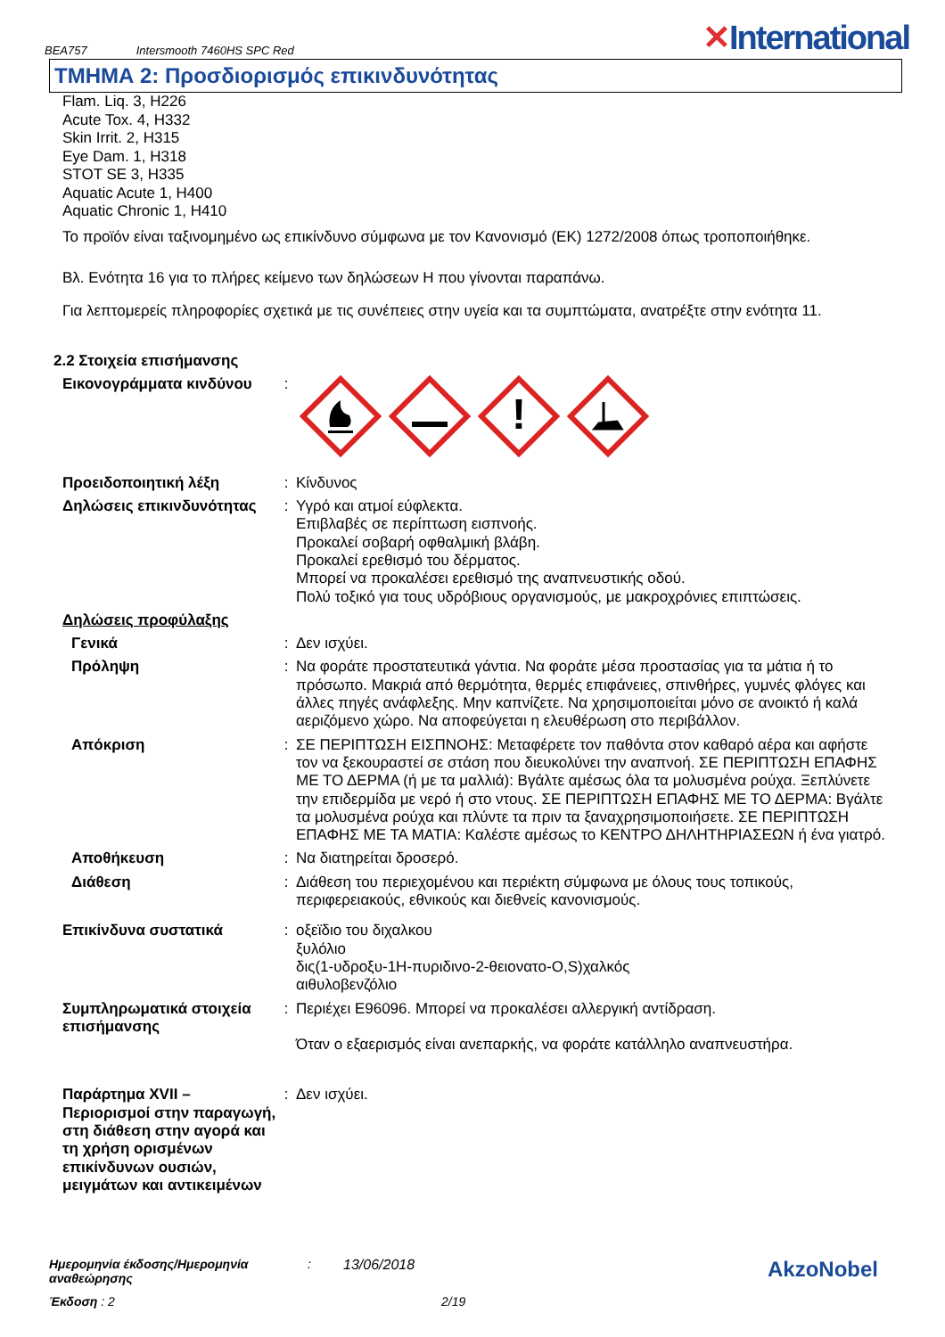BEA757 Intersmooth 7460HS SPC Red
✕International
ΤΜΗΜΑ 2: Προσδιορισμός επικινδυνότητας
Flam. Liq. 3, H226
Acute Tox. 4, H332
Skin Irrit. 2, H315
Eye Dam. 1, H318
STOT SE 3, H335
Aquatic Acute 1, H400
Aquatic Chronic 1, H410
Το προϊόν είναι ταξινομημένο ως επικίνδυνο σύμφωνα με τον Κανονισμό (ΕΚ) 1272/2008 όπως τροποποιήθηκε.
Βλ. Ενότητα 16 για το πλήρες κείμενο των δηλώσεων H που γίνονται παραπάνω.
Για λεπτομερείς πληροφορίες σχετικά με τις συνέπειες στην υγεία και τα συμπτώματα, ανατρέξτε στην ενότητα 11.
2.2 Στοιχεία επισήμανσης
Εικονογράμματα κινδύνου :
!
Προειδοποιητική λέξη : Κίνδυνος
Δηλώσεις επικινδυνότητας
: Υγρό και ατμοί εύφλεκτα.
Επιβλαβές σε περίπτωση εισπνοής.
Προκαλεί σοβαρή οφθαλμική βλάβη.
Προκαλεί ερεθισμό του δέρματος.
Μπορεί να προκαλέσει ερεθισμό της αναπνευστικής οδού.
Πολύ τοξικό για τους υδρόβιους οργανισμούς, με μακροχρόνιες επιπτώσεις.
Δηλώσεις προφύλαξης
Γενικά : Δεν ισχύει.
Πρόληψη : Να φοράτε προστατευτικά γάντια. Να φοράτε μέσα προστασίας για τα μάτια ή το πρόσωπο. Μακριά από θερμότητα, θερμές επιφάνειες, σπινθήρες, γυμνές φλόγες και άλλες πηγές ανάφλεξης. Μην καπνίζετε. Να χρησιμοποιείται μόνο σε ανοικτό ή καλά αεριζόμενο χώρο. Να αποφεύγεται η ελευθέρωση στο περιβάλλον.
Απόκριση : ΣΕ ΠΕΡΙΠΤΩΣΗ ΕΙΣΠΝΟΗΣ: Μεταφέρετε τον παθόντα στον καθαρό αέρα και αφήστε τον να ξεκουραστεί σε στάση που διευκολύνει την αναπνοή. ΣΕ ΠΕΡΙΠΤΩΣΗ ΕΠΑΦΗΣ ΜΕ ΤΟ ΔΕΡΜΑ (ή με τα μαλλιά): Βγάλτε αμέσως όλα τα μολυσμένα ρούχα. Ξεπλύνετε την επιδερμίδα με νερό ή στο ντους. ΣΕ ΠΕΡΙΠΤΩΣΗ ΕΠΑΦΗΣ ΜΕ ΤΟ ΔΕΡΜΑ: Βγάλτε τα μολυσμένα ρούχα και πλύντε τα πριν τα ξαναχρησιμοποιήσετε. ΣΕ ΠΕΡΙΠΤΩΣΗ ΕΠΑΦΗΣ ΜΕ ΤΑ ΜΑΤΙΑ: Καλέστε αμέσως το ΚΕΝΤΡΟ ΔΗΛΗΤΗΡΙΑΣΕΩΝ ή ένα γιατρό.
Αποθήκευση : Να διατηρείται δροσερό.
Διάθεση : Διάθεση του περιεχομένου και περιέκτη σύμφωνα με όλους τους τοπικούς, περιφερειακούς, εθνικούς και διεθνείς κανονισμούς.
Επικίνδυνα συστατικά : οξεϊδιο του διχαλκου
ξυλόλιο
δις(1-υδροξυ-1Η-πυριδινο-2-θειονατο-O,S)χαλκός
αιθυλοβενζόλιο
Συμπληρωματικά στοιχεία επισήμανσης
: Περιέχει E96096. Μπορεί να προκαλέσει αλλεργική αντίδραση.
Όταν ο εξαερισμός είναι ανεπαρκής, να φοράτε κατάλληλο αναπνευστήρα.
Παράρτημα XVII – Περιορισμοί στην παραγωγή, στη διάθεση στην αγορά και τη χρήση ορισμένων επικίνδυνων ουσιών, μειγμάτων και αντικειμένων
: Δεν ισχύει.
Ημερομηνία έκδοσης/Ημερομηνία αναθεώρησης: 13/06/2018 AkzoNobel
Έκδοση : 2 2/19